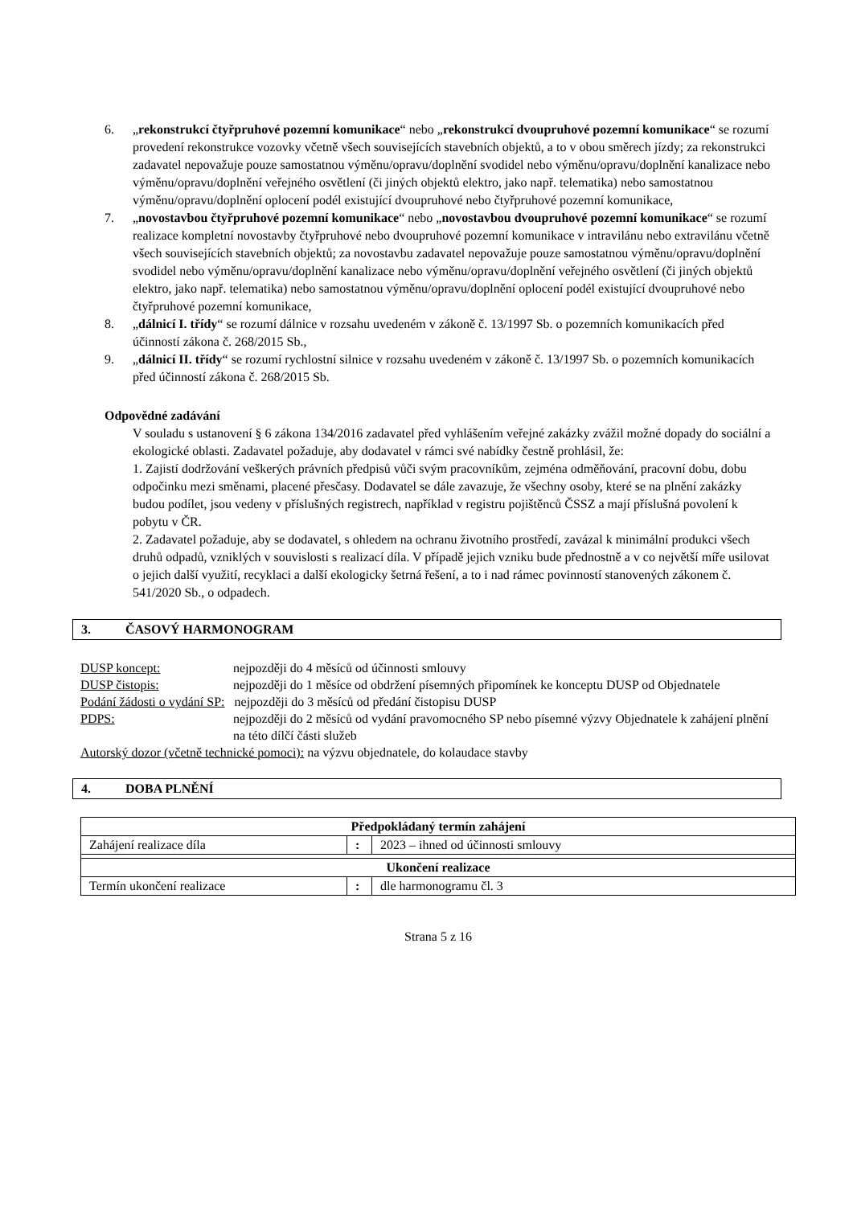6. „rekonstrukcí čtyřpruhové pozemní komunikace“ nebo „rekonstrukcí dvoupruhové pozemní komunikace“ se rozumí provedení rekonstrukce vozovky včetně všech souvisejících stavebních objektů, a to v obou směrech jízdy; za rekonstrukci zadavatel nepovažuje pouze samostatnou výměnu/opravu/doplnění svodidel nebo výměnu/opravu/doplnění kanalizace nebo výměnu/opravu/doplnění veřejného osvětlení (či jiných objektů elektro, jako např. telematika) nebo samostatnou výměnu/opravu/doplnění oplocení podél existující dvoupruhové nebo čtyřpruhové pozemní komunikace,
7. „novostavbou čtyřpruhové pozemní komunikace“ nebo „novostavbou dvoupruhové pozemní komunikace“ se rozumí realizace kompletní novostavby čtyřpruhové nebo dvoupruhové pozemní komunikace v intravilánu nebo extravilánu včetně všech souvisejících stavebních objektů; za novostavbu zadavatel nepovažuje pouze samostatnou výměnu/opravu/doplnění svodidel nebo výměnu/opravu/doplnění kanalizace nebo výměnu/opravu/doplnění veřejného osvětlení (či jiných objektů elektro, jako např. telematika) nebo samostatnou výměnu/opravu/doplnění oplocení podél existující dvoupruhové nebo čtyřpruhové pozemní komunikace,
8. „dálnicí I. třídy“ se rozumí dálnice v rozsahu uvedeném v zákoně č. 13/1997 Sb. o pozemních komunikacích před účinností zákona č. 268/2015 Sb.,
9. „dálnicí II. třídy“ se rozumí rychlostní silnice v rozsahu uvedeném v zákoně č. 13/1997 Sb. o pozemních komunikacích před účinností zákona č. 268/2015 Sb.
Odpovědné zadávání
V souladu s ustanovení § 6 zákona 134/2016 zadavatel před vyhlášením veřejné zakázky zvážil možné dopady do sociální a ekologické oblasti. Zadavatel požaduje, aby dodavatel v rámci své nabídky čestně prohlásil, že:
1. Zajistí dodržování veškerých právních předpisů vůči svým pracovníkům, zejména odměňování, pracovní dobu, dobu odpočinku mezi směnami, placené přesčasy. Dodavatel se dále zavazuje, že všechny osoby, které se na plnění zakázky budou podílet, jsou vedeny v příslušných registrech, například v registru pojištěnců ČSSZ a mají příslušná povolení k pobytu v ČR.
2. Zadavatel požaduje, aby se dodavatel, s ohledem na ochranu životního prostředí, zavázal k minimální produkci všech druhů odpadů, vzniklých v souvislosti s realizací díla. V případě jejich vzniku bude přednostně a v co největší míře usilovat o jejich další využití, recyklaci a další ekologicky šetrná řešení, a to i nad rámec povinností stanovených zákonem č. 541/2020 Sb., o odpadech.
3. ČASOVÝ HARMONOGRAM
DUSP koncept: nejpozději do 4 měsíců od účinnosti smlouvy
DUSP čistopis: nejpozději do 1 měsíce od obdržení písemných připomínek ke konceptu DUSP od Objednatele
Podání žádosti o vydání SP: nejpozději do 3 měsíců od předání čistopisu DUSP
PDPS: nejpozději do 2 měsíců od vydání pravomocného SP nebo písemné výzvy Objednatele k zahájení plnění na této dílčí části služeb
Autorský dozor (včetně technické pomoci): na výzvu objednatele, do kolaudace stavby
4. DOBA PLNĚNÍ
| Předpokládaný termín zahájení | | |
| Zahájení realizace díla | : | 2023 – ihned od účinnosti smlouvy |
| Ukončení realizace | | |
| Termín ukončení realizace | : | dle harmonogramu čl. 3 |
Strana 5 z 16